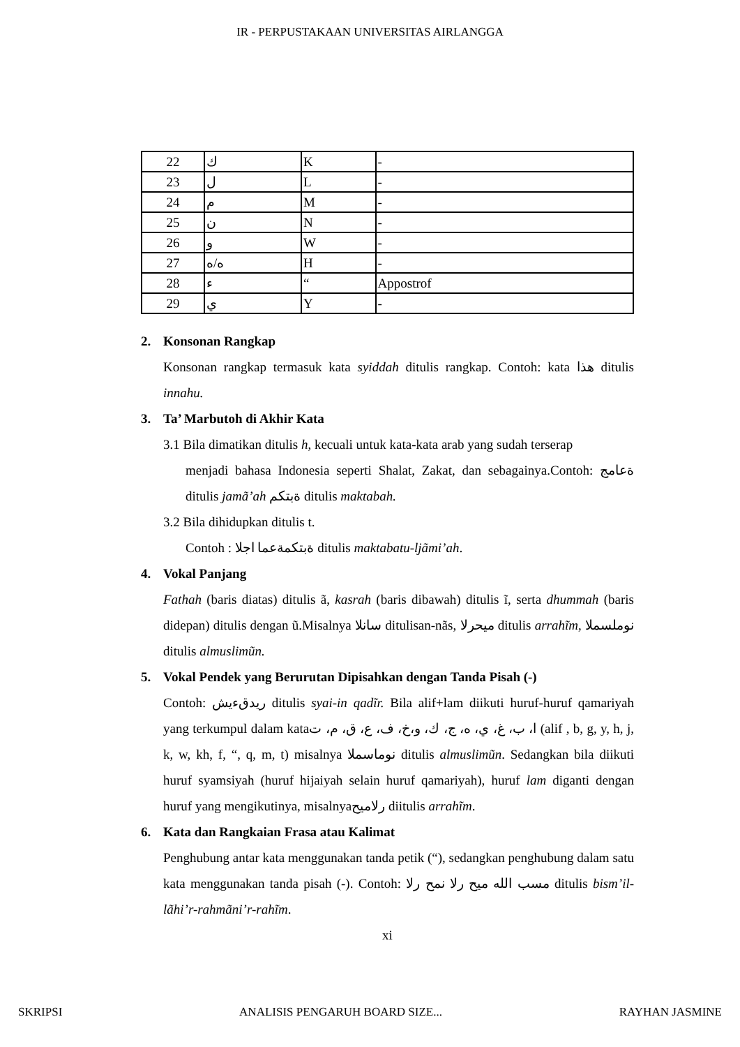IR - PERPUSTAKAAN UNIVERSITAS AIRLANGGA
| 22 | ك | K | - |
| 23 | ل | L | - |
| 24 | م | M | - |
| 25 | ن | N | - |
| 26 | و | W | - |
| 27 | ه/ه | H | - |
| 28 | ء | “ | Appostrof |
| 29 | ي | Y | - |
2. Konsonan Rangkap
Konsonan rangkap termasuk kata syiddah ditulis rangkap. Contoh: kata هذا ditulis innahu.
3. Ta’ Marbutoh di Akhir Kata
3.1 Bila dimatikan ditulis h, kecuali untuk kata-kata arab yang sudah terserap
menjadi bahasa Indonesia seperti Shalat, Zakat, dan sebagainya.Contoh: ةعامج ditulis jamã’ah ةبتكم ditulis maktabah.
3.2 Bila dihidupkan ditulis t.
Contoh : ةبتكمةعما اجلا ditulis maktabatu-ljãmi’ah.
4. Vokal Panjang
Fathah (baris diatas) ditulis ã, kasrah (baris dibawah) ditulis ĩ, serta dhummah (baris didepan) ditulis dengan ũ.Misalnya سانلا ditulisan-nãs, ميحرلا ditulis arrahĩm, نوملسملا ditulis almuslimũn.
5. Vokal Pendek yang Berurutan Dipisahkan dengan Tanda Pisah (-)
Contoh: ريدقءيش ditulis syai-in qadĩr. Bila alif+lam diikuti huruf-huruf qamariyah yang terkumpul dalam kataا، ب، غ، ي، ه، ج، ك، و،خ، ف، ع، ق، م، ت (alif , b, g, y, h, j, k, w, kh, f, “, q, m, t) misalnya نوماسملا ditulis almuslimũn. Sedangkan bila diikuti huruf syamsiyah (huruf hijaiyah selain huruf qamariyah), huruf lam diganti dengan huruf yang mengikutinya, misalnyaرلاميح diitulis arrahĩm.
6. Kata dan Rangkaian Frasa atau Kalimat
Penghubung antar kata menggunakan tanda petik (“), sedangkan penghubung dalam satu kata menggunakan tanda pisah (-). Contoh: مسب الله ميح رلا نمح رلا ditulis bism’il-lãhi’r-rahmãni’r-rahĩm.
xi
SKRIPSI ANALISIS PENGARUH BOARD SIZE... RAYHAN JASMINE